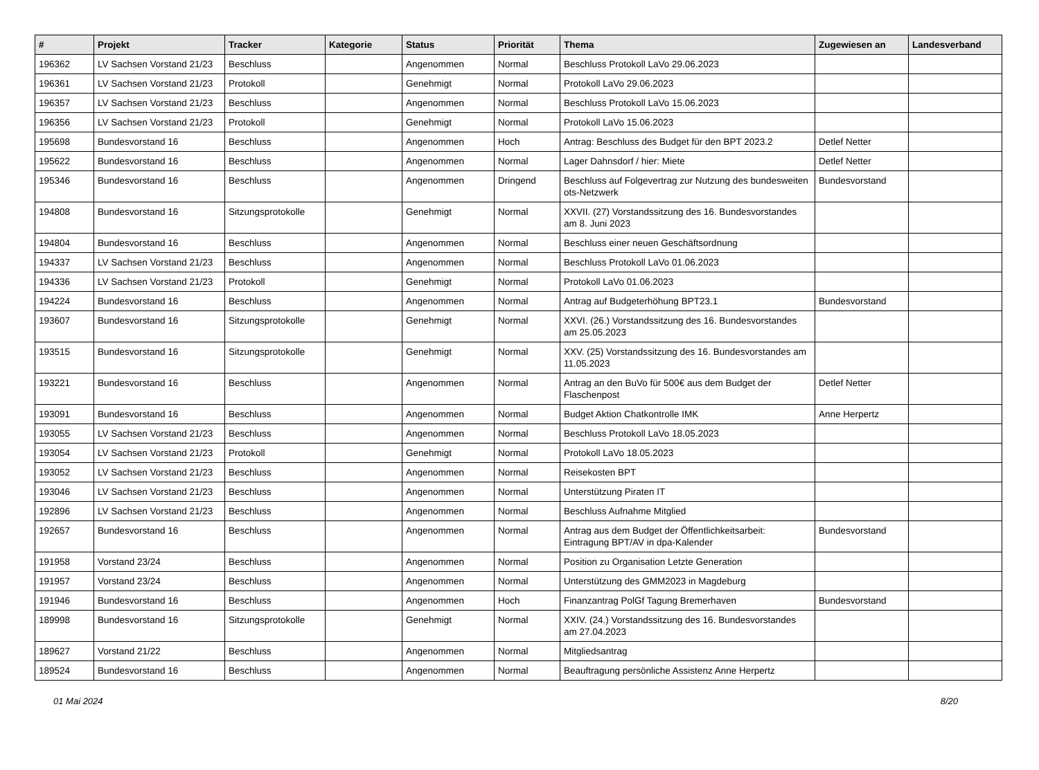| # | Projekt | Tracker | Kategorie | Status | Priorität | Thema | Zugewiesen an | Landesverband |
| --- | --- | --- | --- | --- | --- | --- | --- | --- |
| 196362 | LV Sachsen Vorstand 21/23 | Beschluss | | Angenommen | Normal | Beschluss Protokoll LaVo 29.06.2023 | | |
| 196361 | LV Sachsen Vorstand 21/23 | Protokoll | | Genehmigt | Normal | Protokoll LaVo 29.06.2023 | | |
| 196357 | LV Sachsen Vorstand 21/23 | Beschluss | | Angenommen | Normal | Beschluss Protokoll LaVo 15.06.2023 | | |
| 196356 | LV Sachsen Vorstand 21/23 | Protokoll | | Genehmigt | Normal | Protokoll LaVo 15.06.2023 | | |
| 195698 | Bundesvorstand 16 | Beschluss | | Angenommen | Hoch | Antrag: Beschluss des Budget für den BPT 2023.2 | Detlef Netter | |
| 195622 | Bundesvorstand 16 | Beschluss | | Angenommen | Normal | Lager Dahnsdorf / hier: Miete | Detlef Netter | |
| 195346 | Bundesvorstand 16 | Beschluss | | Angenommen | Dringend | Beschluss auf Folgevertrag zur Nutzung des bundesweiten ots-Netzwerk | Bundesvorstand | |
| 194808 | Bundesvorstand 16 | Sitzungsprotokolle | | Genehmigt | Normal | XXVII. (27) Vorstandssitzung des 16. Bundesvorstandes am 8. Juni 2023 | | |
| 194804 | Bundesvorstand 16 | Beschluss | | Angenommen | Normal | Beschluss einer neuen Geschäftsordnung | | |
| 194337 | LV Sachsen Vorstand 21/23 | Beschluss | | Angenommen | Normal | Beschluss Protokoll LaVo 01.06.2023 | | |
| 194336 | LV Sachsen Vorstand 21/23 | Protokoll | | Genehmigt | Normal | Protokoll LaVo 01.06.2023 | | |
| 194224 | Bundesvorstand 16 | Beschluss | | Angenommen | Normal | Antrag auf Budgeterhöhung BPT23.1 | Bundesvorstand | |
| 193607 | Bundesvorstand 16 | Sitzungsprotokolle | | Genehmigt | Normal | XXVI. (26.) Vorstandssitzung des 16. Bundesvorstandes am 25.05.2023 | | |
| 193515 | Bundesvorstand 16 | Sitzungsprotokolle | | Genehmigt | Normal | XXV. (25) Vorstandssitzung des 16. Bundesvorstandes am 11.05.2023 | | |
| 193221 | Bundesvorstand 16 | Beschluss | | Angenommen | Normal | Antrag an den BuVo für 500€ aus dem Budget der Flaschenpost | Detlef Netter | |
| 193091 | Bundesvorstand 16 | Beschluss | | Angenommen | Normal | Budget Aktion Chatkontrolle IMK | Anne Herpertz | |
| 193055 | LV Sachsen Vorstand 21/23 | Beschluss | | Angenommen | Normal | Beschluss Protokoll LaVo 18.05.2023 | | |
| 193054 | LV Sachsen Vorstand 21/23 | Protokoll | | Genehmigt | Normal | Protokoll LaVo 18.05.2023 | | |
| 193052 | LV Sachsen Vorstand 21/23 | Beschluss | | Angenommen | Normal | Reisekosten BPT | | |
| 193046 | LV Sachsen Vorstand 21/23 | Beschluss | | Angenommen | Normal | Unterstützung Piraten IT | | |
| 192896 | LV Sachsen Vorstand 21/23 | Beschluss | | Angenommen | Normal | Beschluss Aufnahme Mitglied | | |
| 192657 | Bundesvorstand 16 | Beschluss | | Angenommen | Normal | Antrag aus dem Budget der Öffentlichkeitsarbeit: Eintragung BPT/AV in dpa-Kalender | Bundesvorstand | |
| 191958 | Vorstand 23/24 | Beschluss | | Angenommen | Normal | Position zu Organisation Letzte Generation | | |
| 191957 | Vorstand 23/24 | Beschluss | | Angenommen | Normal | Unterstützung des GMM2023 in Magdeburg | | |
| 191946 | Bundesvorstand 16 | Beschluss | | Angenommen | Hoch | Finanzantrag PolGf Tagung Bremerhaven | Bundesvorstand | |
| 189998 | Bundesvorstand 16 | Sitzungsprotokolle | | Genehmigt | Normal | XXIV. (24.) Vorstandssitzung des 16. Bundesvorstandes am 27.04.2023 | | |
| 189627 | Vorstand 21/22 | Beschluss | | Angenommen | Normal | Mitgliedsantrag | | |
| 189524 | Bundesvorstand 16 | Beschluss | | Angenommen | Normal | Beauftragung persönliche Assistenz Anne Herpertz | | |
01 Mai 2024 8/20